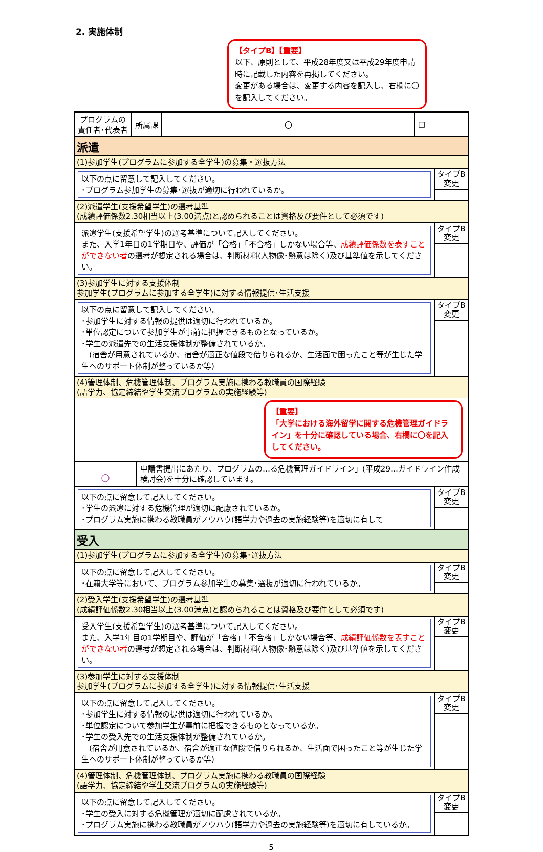2. 実施体制
【タイプB】【重要】
以下、原則として、平成28年度又は平成29年度申請時に記載した内容を再掲してください。
変更がある場合は、変更する内容を記入し、右欄に〇を記入してください。
| プログラムの 責任者･代表者 | 所属課 | 〇 | □ |
派遣
(1)参加学生(プログラムに参加する全学生)の募集・選抜方法
以下の点に留意して記入してください。
･プログラム参加学生の募集･選抜が適切に行われているか。
タイプB
変更
(2)派遣学生(支援希望学生)の選考基準
(成績評価係数2.30相当以上(3.00満点)と認められることは資格及び要件として必須です)
派遣学生(支援希望学生)の選考基準について記入してください。
また、入学1年目の1学期目や、評価が「合格」「不合格」しかない場合等、成績評価係数を表すことができない者の選考が想定される場合は、判断材料(人物像･熱意は除く)及び基準値を示してください。
タイプB
変更
(3)参加学生に対する支援体制
参加学生(プログラムに参加する全学生)に対する情報提供･生活支援
以下の点に留意して記入してください。
･参加学生に対する情報の提供は適切に行われているか。
･単位認定について参加学生が事前に把握できるものとなっているか。
･学生の派遣先での生活支援体制が整備されているか。
　(宿舎が用意されているか、宿舎が適正な値段で借りられるか、生活面で困ったこと等が生じた学生へのサポート体制が整っているか等)
タイプB
変更
(4)管理体制、危機管理体制、プログラム実施に携わる教職員の国際経験
(語学力、協定締結や学生交流プログラムの実施経験等)
【重要】
「大学における海外留学に関する危機管理ガイドライン」を十分に確認している場合、右欄に〇を記入してください。
○
申請書提出にあたり、プログラムの…る危機管理ガイドライン」(平成29…ガイドライン作成検討会)を十分に確認しています。
以下の点に留意して記入してください。
･学生の派遣に対する危機管理が適切に配慮されているか。
･プログラム実施に携わる教職員がノウハウ(語学力や過去の実施経験等)を適切に有して
タイプB
変更
受入
(1)参加学生(プログラムに参加する全学生)の募集･選抜方法
以下の点に留意して記入してください。
･在籍大学等において、プログラム参加学生の募集･選抜が適切に行われているか。
タイプB
変更
(2)受入学生(支援希望学生)の選考基準
(成績評価係数2.30相当以上(3.00満点)と認められることは資格及び要件として必須です)
受入学生(支援希望学生)の選考基準について記入してください。
また、入学1年目の1学期目や、評価が「合格」「不合格」しかない場合等、成績評価係数を表すことができない者の選考が想定される場合は、判断材料(人物像･熱意は除く)及び基準値を示してください。
タイプB
変更
(3)参加学生に対する支援体制
参加学生(プログラムに参加する全学生)に対する情報提供･生活支援
以下の点に留意して記入してください。
･参加学生に対する情報の提供は適切に行われているか。
･単位認定について参加学生が事前に把握できるものとなっているか。
･学生の受入先での生活支援体制が整備されているか。
　(宿舎が用意されているか、宿舎が適正な値段で借りられるか、生活面で困ったこと等が生じた学生へのサポート体制が整っているか等)
タイプB
変更
(4)管理体制、危機管理体制、プログラム実施に携わる教職員の国際経験
(語学力、協定締結や学生交流プログラムの実施経験等)
以下の点に留意して記入してください。
･学生の受入に対する危機管理が適切に配慮されているか。
･プログラム実施に携わる教職員がノウハウ(語学力や過去の実施経験等)を適切に有しているか。
タイプB
変更
5